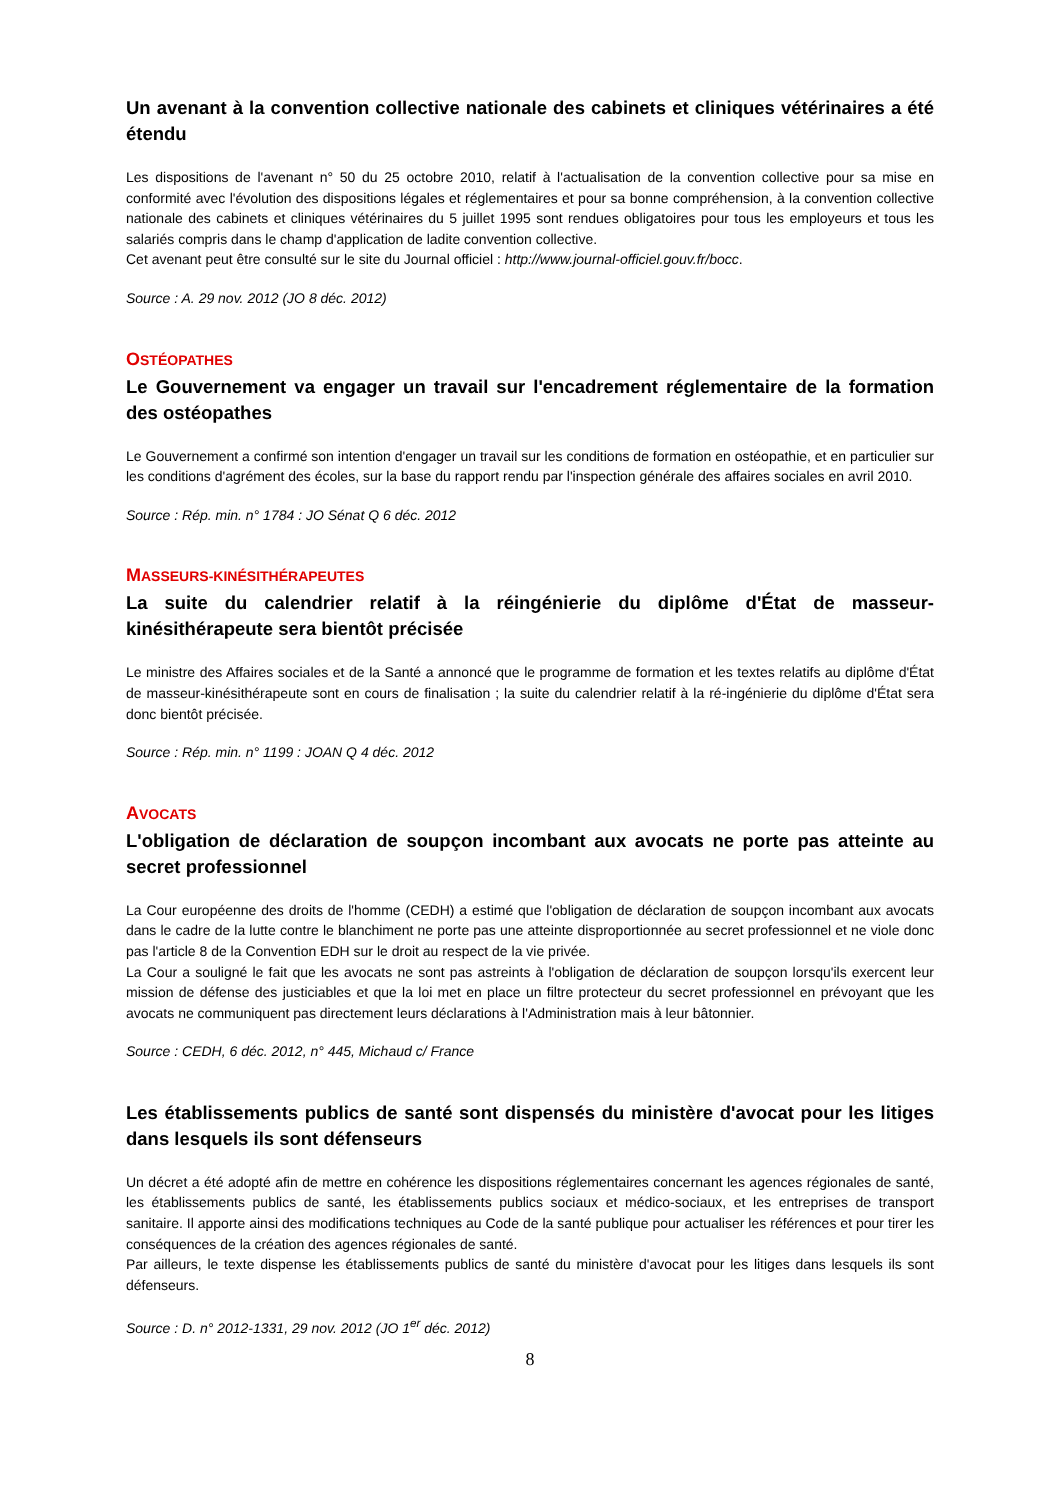Un avenant à la convention collective nationale des cabinets et cliniques vétérinaires a été étendu
Les dispositions de l'avenant n° 50 du 25 octobre 2010, relatif à l'actualisation de la convention collective pour sa mise en conformité avec l'évolution des dispositions légales et réglementaires et pour sa bonne compréhension, à la convention collective nationale des cabinets et cliniques vétérinaires du 5 juillet 1995 sont rendues obligatoires pour tous les employeurs et tous les salariés compris dans le champ d'application de ladite convention collective.
Cet avenant peut être consulté sur le site du Journal officiel : http://www.journal-officiel.gouv.fr/bocc.
Source : A. 29 nov. 2012 (JO 8 déc. 2012)
OSTÉOPATHES
Le Gouvernement va engager un travail sur l'encadrement réglementaire de la formation des ostéopathes
Le Gouvernement a confirmé son intention d'engager un travail sur les conditions de formation en ostéopathie, et en particulier sur les conditions d'agrément des écoles, sur la base du rapport rendu par l'inspection générale des affaires sociales en avril 2010.
Source : Rép. min. n° 1784 : JO Sénat Q 6 déc. 2012
MASSEURS-KINÉSITHÉRAPEUTES
La suite du calendrier relatif à la réingénierie du diplôme d'État de masseur-kinésithérapeute sera bientôt précisée
Le ministre des Affaires sociales et de la Santé a annoncé que le programme de formation et les textes relatifs au diplôme d'État de masseur-kinésithérapeute sont en cours de finalisation ; la suite du calendrier relatif à la ré-ingénierie du diplôme d'État sera donc bientôt précisée.
Source : Rép. min. n° 1199 : JOAN Q 4 déc. 2012
AVOCATS
L'obligation de déclaration de soupçon incombant aux avocats ne porte pas atteinte au secret professionnel
La Cour européenne des droits de l'homme (CEDH) a estimé que l'obligation de déclaration de soupçon incombant aux avocats dans le cadre de la lutte contre le blanchiment ne porte pas une atteinte disproportionnée au secret professionnel et ne viole donc pas l'article 8 de la Convention EDH sur le droit au respect de la vie privée.
La Cour a souligné le fait que les avocats ne sont pas astreints à l'obligation de déclaration de soupçon lorsqu'ils exercent leur mission de défense des justiciables et que la loi met en place un filtre protecteur du secret professionnel en prévoyant que les avocats ne communiquent pas directement leurs déclarations à l'Administration mais à leur bâtonnier.
Source : CEDH, 6 déc. 2012, n° 445, Michaud c/ France
Les établissements publics de santé sont dispensés du ministère d'avocat pour les litiges dans lesquels ils sont défenseurs
Un décret a été adopté afin de mettre en cohérence les dispositions réglementaires concernant les agences régionales de santé, les établissements publics de santé, les établissements publics sociaux et médico-sociaux, et les entreprises de transport sanitaire. Il apporte ainsi des modifications techniques au Code de la santé publique pour actualiser les références et pour tirer les conséquences de la création des agences régionales de santé.
Par ailleurs, le texte dispense les établissements publics de santé du ministère d'avocat pour les litiges dans lesquels ils sont défenseurs.
Source : D. n° 2012-1331, 29 nov. 2012 (JO 1<sup>er</sup> déc. 2012)
8